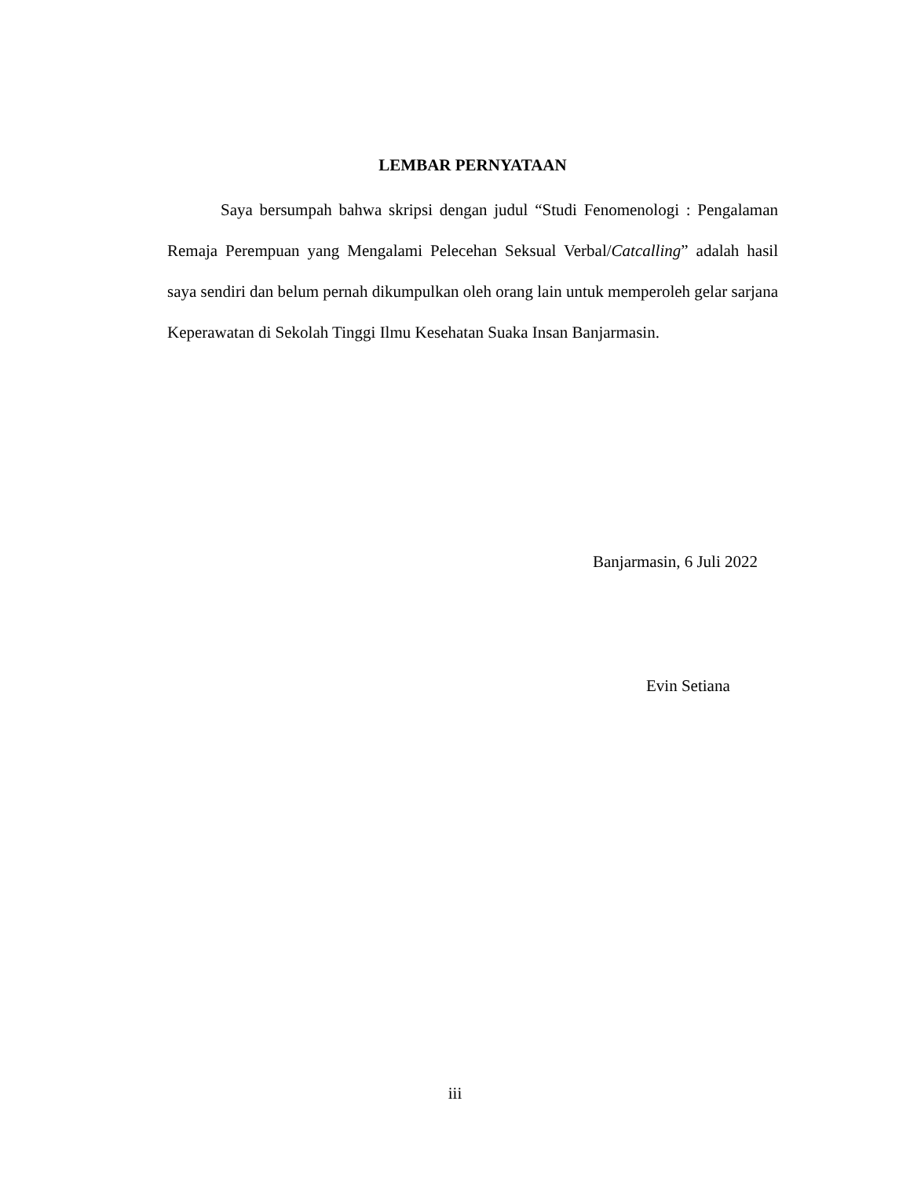LEMBAR PERNYATAAN
Saya bersumpah bahwa skripsi dengan judul “Studi Fenomenologi : Pengalaman Remaja Perempuan yang Mengalami Pelecehan Seksual Verbal/Catcalling” adalah hasil saya sendiri dan belum pernah dikumpulkan oleh orang lain untuk memperoleh gelar sarjana Keperawatan di Sekolah Tinggi Ilmu Kesehatan Suaka Insan Banjarmasin.
Banjarmasin, 6 Juli 2022
Evin Setiana
iii